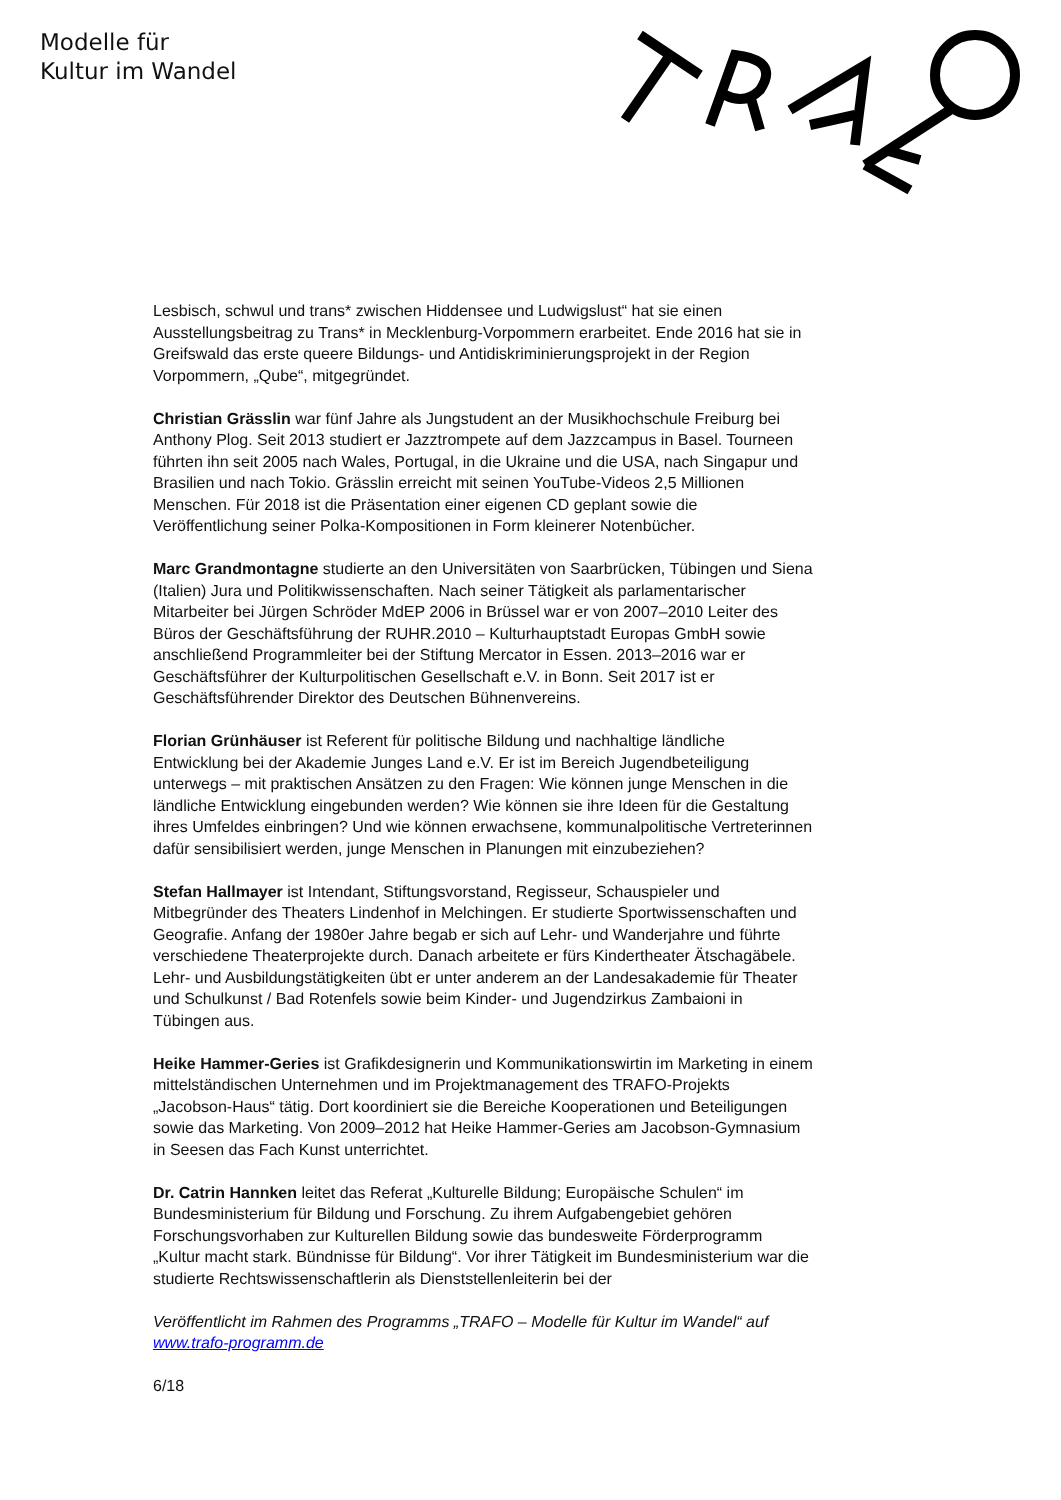Modelle für
Kultur im Wandel
Lesbisch, schwul und trans* zwischen Hiddensee und Ludwigslust“ hat sie einen Ausstellungsbeitrag zu Trans* in Mecklenburg-Vorpommern erarbeitet. Ende 2016 hat sie in Greifswald das erste queere Bildungs- und Antidiskriminierungsprojekt in der Region Vorpommern, „Qube“, mitgegründet.
Christian Grässlin war fünf Jahre als Jungstudent an der Musikhochschule Freiburg bei Anthony Plog. Seit 2013 studiert er Jazztrompete auf dem Jazzcampus in Basel. Tourneen führten ihn seit 2005 nach Wales, Portugal, in die Ukraine und die USA, nach Singapur und Brasilien und nach Tokio. Grässlin erreicht mit seinen YouTube-Videos 2,5 Millionen Menschen. Für 2018 ist die Präsentation einer eigenen CD geplant sowie die Veröffentlichung seiner Polka-Kompositionen in Form kleinerer Notenbücher.
Marc Grandmontagne studierte an den Universitäten von Saarbrücken, Tübingen und Siena (Italien) Jura und Politikwissenschaften. Nach seiner Tätigkeit als parlamentarischer Mitarbeiter bei Jürgen Schröder MdEP 2006 in Brüssel war er von 2007–2010 Leiter des Büros der Geschäftsführung der RUHR.2010 – Kulturhauptstadt Europas GmbH sowie anschließend Programmleiter bei der Stiftung Mercator in Essen. 2013–2016 war er Geschäftsführer der Kulturpolitischen Gesellschaft e.V. in Bonn. Seit 2017 ist er Geschäftsführender Direktor des Deutschen Bühnenvereins.
Florian Grünhäuser ist Referent für politische Bildung und nachhaltige ländliche Entwicklung bei der Akademie Junges Land e.V. Er ist im Bereich Jugendbeteiligung unterwegs – mit praktischen Ansätzen zu den Fragen: Wie können junge Menschen in die ländliche Entwicklung eingebunden werden? Wie können sie ihre Ideen für die Gestaltung ihres Umfeldes einbringen? Und wie können erwachsene, kommunalpolitische Vertreterinnen dafür sensibilisiert werden, junge Menschen in Planungen mit einzubeziehen?
Stefan Hallmayer ist Intendant, Stiftungsvorstand, Regisseur, Schauspieler und Mitbegründer des Theaters Lindenhof in Melchingen. Er studierte Sportwissenschaften und Geografie. Anfang der 1980er Jahre begab er sich auf Lehr- und Wanderjahre und führte verschiedene Theaterprojekte durch. Danach arbeitete er fürs Kindertheater Ätschagäbele. Lehr- und Ausbildungstätigkeiten übt er unter anderem an der Landesakademie für Theater und Schulkunst / Bad Rotenfels sowie beim Kinder- und Jugendzirkus Zambaioni in Tübingen aus.
Heike Hammer-Geries ist Grafikdesignerin und Kommunikationswirtin im Marketing in einem mittelständischen Unternehmen und im Projektmanagement des TRAFO-Projekts „Jacobson-Haus“ tätig. Dort koordiniert sie die Bereiche Kooperationen und Beteiligungen sowie das Marketing. Von 2009–2012 hat Heike Hammer-Geries am Jacobson-Gymnasium in Seesen das Fach Kunst unterrichtet.
Dr. Catrin Hannken leitet das Referat „Kulturelle Bildung; Europäische Schulen“ im Bundesministerium für Bildung und Forschung. Zu ihrem Aufgabengebiet gehören Forschungsvorhaben zur Kulturellen Bildung sowie das bundesweite Förderprogramm „Kultur macht stark. Bündnisse für Bildung“. Vor ihrer Tätigkeit im Bundesministerium war die studierte Rechtswissenschaftlerin als Dienststellenleiterin bei der
Veröffentlicht im Rahmen des Programms „TRAFO – Modelle für Kultur im Wandel“ auf www.trafo-programm.de
6/18